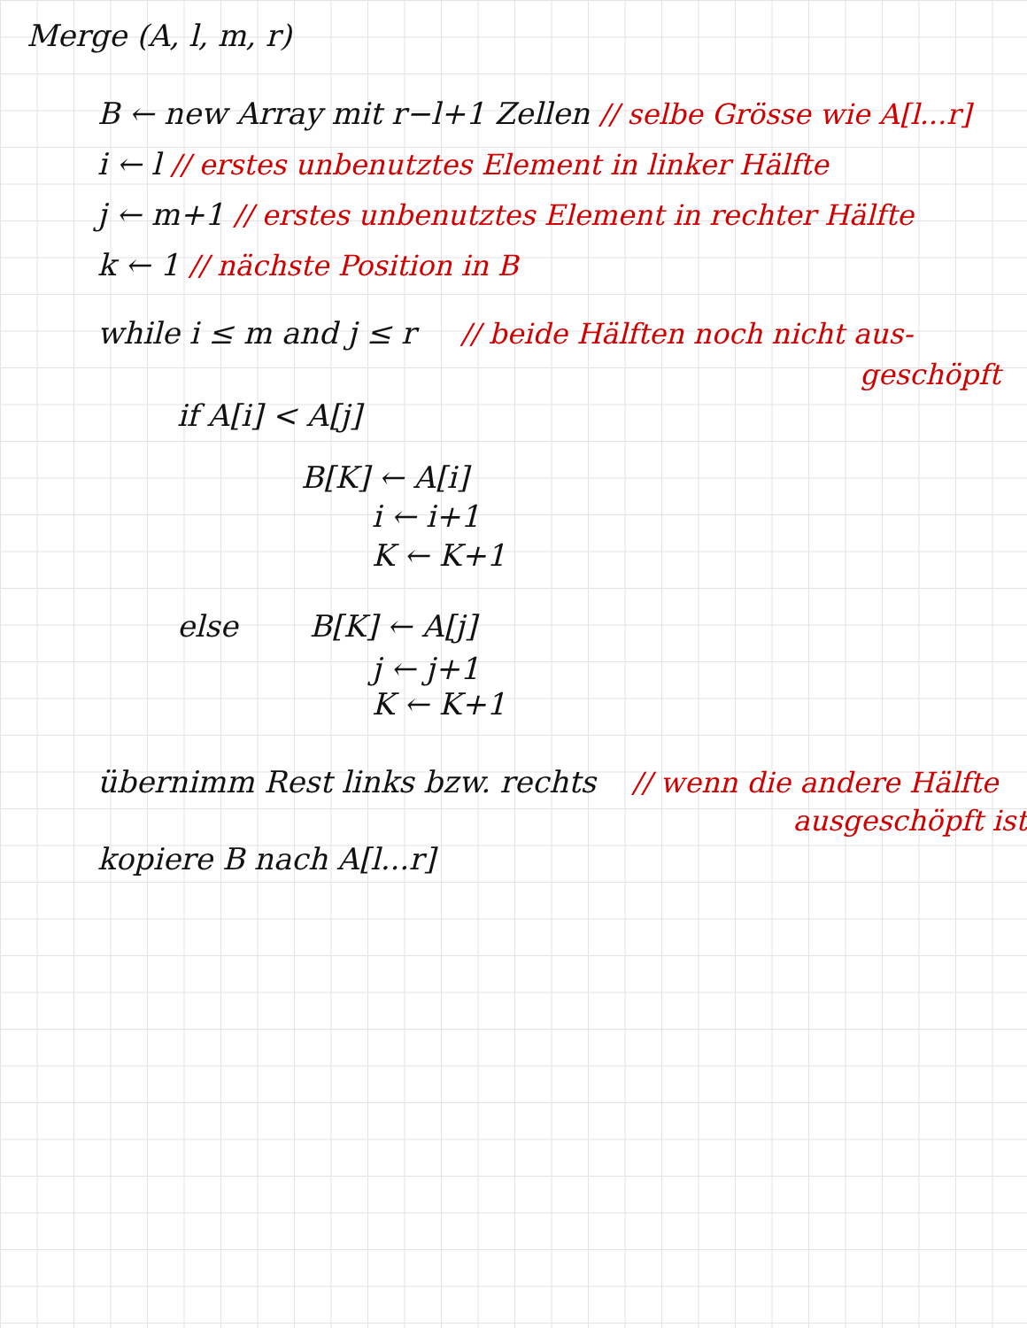Merge (A, l, m, r)
B ← new Array mit r−l+1 Zellen // selbe Grösse wie A[l...r]
i ← l // erstes unbenutztes Element in linker Hälfte
j ← m+1 // erstes unbenutztes Element in rechter Hälfte
k ← 1 // nächste Position in B
while i ≤ m and j ≤ r // beide Hälften noch nicht aus-
geschöpft
if A[i] < A[j]
B[K] ← A[i]
i ← i+1
K ← K+1
else B[K] ← A[j]
j ← j+1
K ← K+1
übernimm Rest links bzw. rechts // wenn die andere Hälfte
ausgeschöpft ist
kopiere B nach A[l...r]